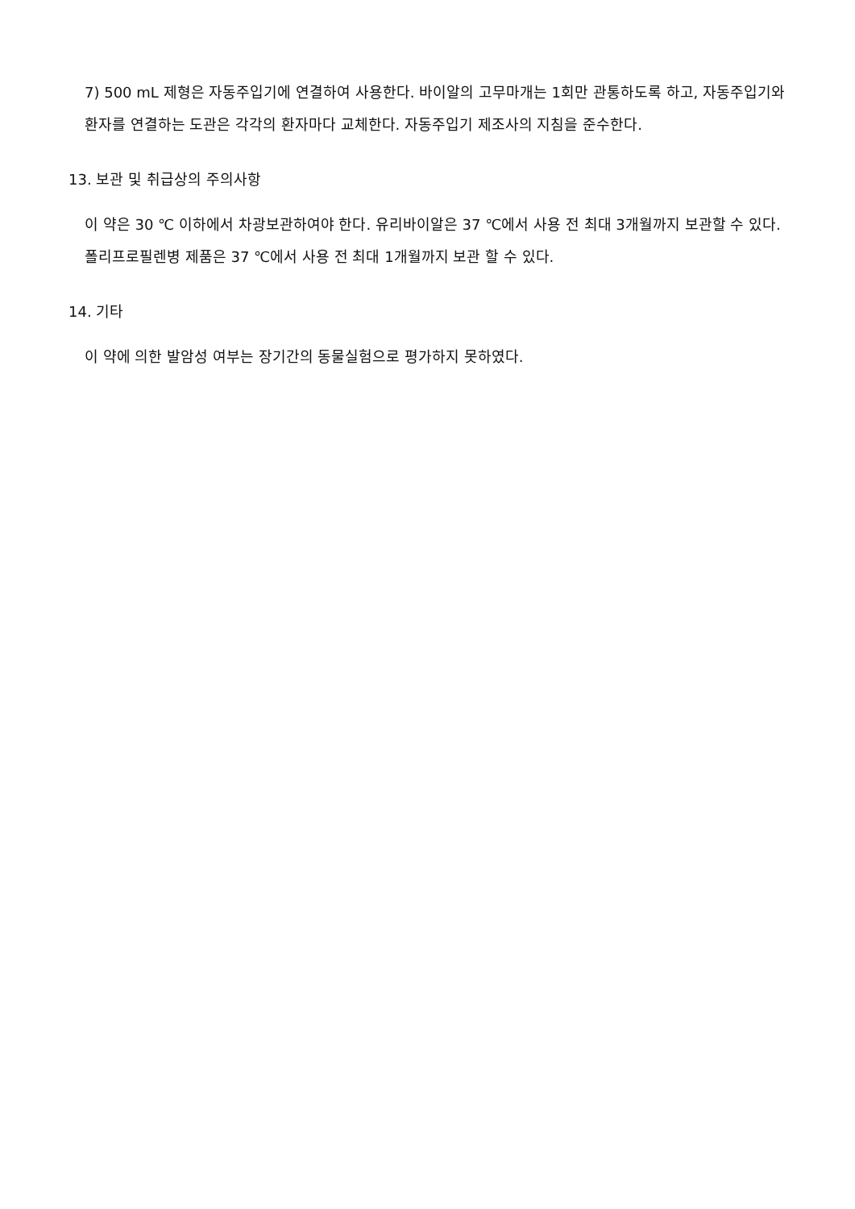7) 500 mL 제형은 자동주입기에 연결하여 사용한다. 바이알의 고무마개는 1회만 관통하도록 하고, 자동주입기와 환자를 연결하는 도관은 각각의 환자마다 교체한다. 자동주입기 제조사의 지침을 준수한다.
13. 보관 및 취급상의 주의사항
이 약은 30 ℃ 이하에서 차광보관하여야 한다. 유리바이알은 37 ℃에서 사용 전 최대 3개월까지 보관할 수 있다. 폴리프로필렌병 제품은 37 ℃에서 사용 전 최대 1개월까지 보관 할 수 있다.
14. 기타
이 약에 의한 발암성 여부는 장기간의 동물실험으로 평가하지 못하였다.